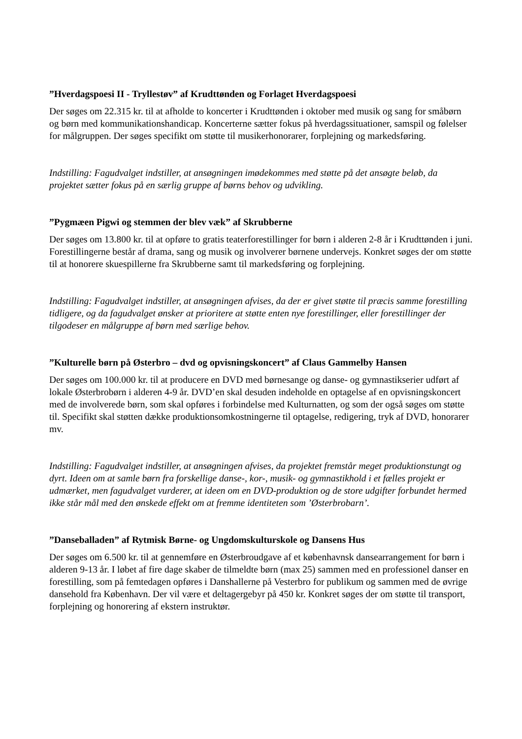”Hverdagspoesi II - Tryllestøv” af Krudttønden og Forlaget Hverdagspoesi
Der søges om 22.315 kr. til at afholde to koncerter i Krudttønden i oktober med musik og sang for småbørn og børn med kommunikationshandicap. Koncerterne sætter fokus på hverdagssituationer, samspil og følelser for målgruppen. Der søges specifikt om støtte til musikerhonorarer, forplejning og markedsføring.
Indstilling: Fagudvalget indstiller, at ansøgningen imødekommes med støtte på det ansøgte beløb, da projektet sætter fokus på en særlig gruppe af børns behov og udvikling.
”Pygmæen Pigwi og stemmen der blev væk” af Skrubberne
Der søges om 13.800 kr. til at opføre to gratis teaterforestillinger for børn i alderen 2-8 år i Krudttønden i juni. Forestillingerne består af drama, sang og musik og involverer børnene undervejs. Konkret søges der om støtte til at honorere skuespillerne fra Skrubberne samt til markedsføring og forplejning.
Indstilling: Fagudvalget indstiller, at ansøgningen afvises, da der er givet støtte til præcis samme forestilling tidligere, og da fagudvalget ønsker at prioritere at støtte enten nye forestillinger, eller forestillinger der tilgodeser en målgruppe af børn med særlige behov.
”Kulturelle børn på Østerbro – dvd og opvisningskoncert” af Claus Gammelby Hansen
Der søges om 100.000 kr. til at producere en DVD med børnesange og danse- og gymnastikserier udført af lokale Østerbrobørn i alderen 4-9 år. DVD’en skal desuden indeholde en optagelse af en opvisningskoncert med de involverede børn, som skal opføres i forbindelse med Kulturnatten, og som der også søges om støtte til. Specifikt skal støtten dække produktionsomkostningerne til optagelse, redigering, tryk af DVD, honorarer mv.
Indstilling: Fagudvalget indstiller, at ansøgningen afvises, da projektet fremstår meget produktionstungt og dyrt. Ideen om at samle børn fra forskellige danse-, kor-, musik- og gymnastikhold i et fælles projekt er udmærket, men fagudvalget vurderer, at ideen om en DVD-produktion og de store udgifter forbundet hermed ikke står mål med den ønskede effekt om at fremme identiteten som ’Østerbrobarn’.
”Danseballaden” af Rytmisk Børne- og Ungdomskulturskole og Dansens Hus
Der søges om 6.500 kr. til at gennemføre en Østerbroudgave af et københavnsk dansearrangement for børn i alderen 9-13 år. I løbet af fire dage skaber de tilmeldte børn (max 25) sammen med en professionel danser en forestilling, som på femtedagen opføres i Danshallerne på Vesterbro for publikum og sammen med de øvrige dansehold fra København. Der vil være et deltagergebyr på 450 kr. Konkret søges der om støtte til transport, forplejning og honorering af ekstern instruktør.